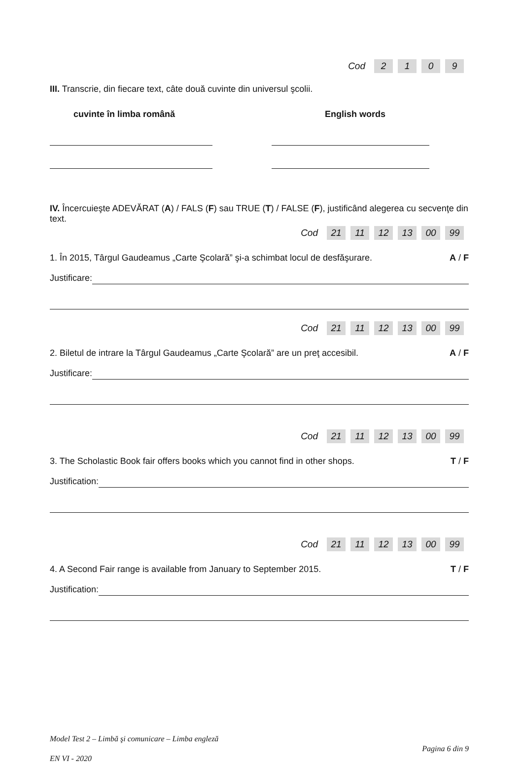| Cod | 2 | 1 | 0 | 9 |
III. Transcrie, din fiecare text, câte două cuvinte din universul şcolii.
cuvinte în limba română English words
IV. Încercuieşte ADEVĂRAT (A) / FALS (F) sau TRUE (T) / FALSE (F), justificând alegerea cu secvenţe din text.
| Cod | 21 | 11 | 12 | 13 | 00 | 99 |
1. În 2015, Târgul Gaudeamus „Carte Şcolară” şi-a schimbat locul de desfăşurare. A / F
Justificare:
| Cod | 21 | 11 | 12 | 13 | 00 | 99 |
2. Biletul de intrare la Târgul Gaudeamus „Carte Şcolară” are un preţ accesibil. A / F
Justificare:
| Cod | 21 | 11 | 12 | 13 | 00 | 99 |
3. The Scholastic Book fair offers books which you cannot find in other shops. T / F
Justification:
| Cod | 21 | 11 | 12 | 13 | 00 | 99 |
4. A Second Fair range is available from January to September 2015. T / F
Justification:
Model Test 2 – Limbă şi comunicare – Limba engleză
EN VI - 2020
Pagina 6 din 9